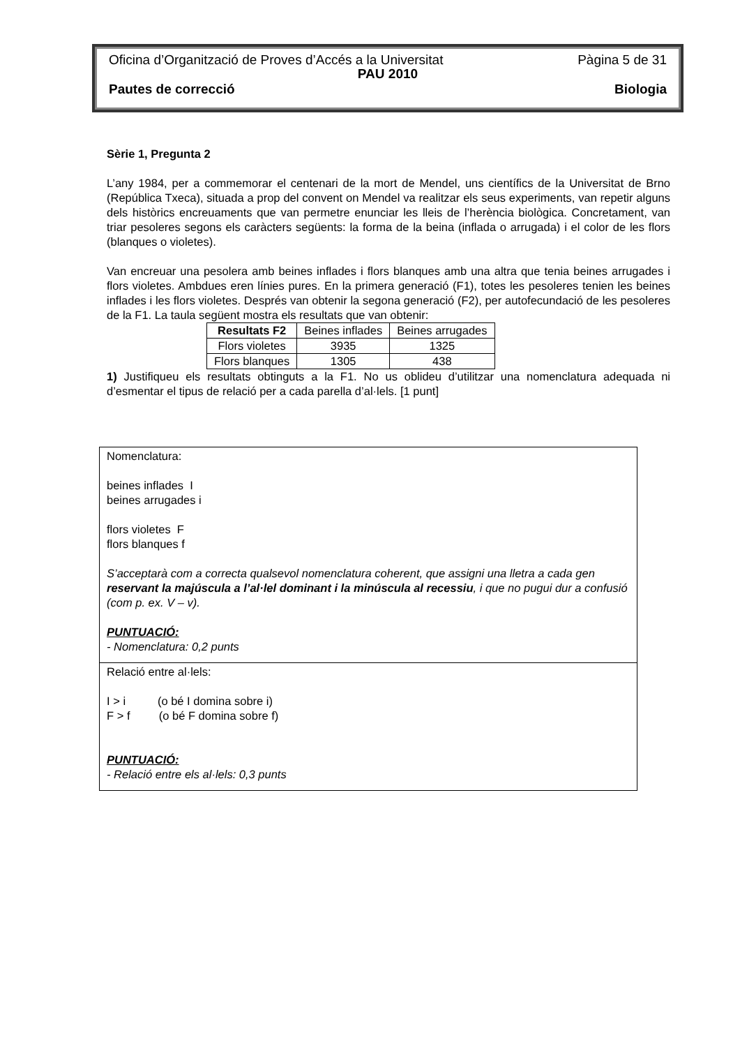Oficina d’Organització de Proves d’Accés a la Universitat Pàgina 5 de 31
PAU 2010
Pautes de correcció Biologia
Sèrie 1, Pregunta 2
L’any 1984, per a commemorar el centenari de la mort de Mendel, uns científics de la Universitat de Brno (República Txeca), situada a prop del convent on Mendel va realitzar els seus experiments, van repetir alguns dels històrics encreuaments que van permetre enunciar les lleis de l’herència biològica. Concretament, van triar pesoleres segons els caràcters següents: la forma de la beina (inflada o arrugada) i el color de les flors (blanques o violetes).
Van encreuar una pesolera amb beines inflades i flors blanques amb una altra que tenia beines arrugades i flors violetes. Ambdues eren línies pures. En la primera generació (F1), totes les pesoleres tenien les beines inflades i les flors violetes. Després van obtenir la segona generació (F2), per autofecundació de les pesoleres de la F1. La taula següent mostra els resultats que van obtenir:
| Resultats F2 | Beines inflades | Beines arrugades |
| Flors violetes | 3935 | 1325 |
| Flors blanques | 1305 | 438 |
1) Justifiqueu els resultats obtinguts a la F1. No us oblideu d’utilitzar una nomenclatura adequada ni d’esmentar el tipus de relació per a cada parella d’al·lels. [1 punt]
Nomenclatura:
beines inflades I
beines arrugades i
flors violetes F
flors blanques f
S’acceptarà com a correcta qualsevol nomenclatura coherent, que assigni una lletra a cada gen reservant la majúscula a l’al·lel dominant i la minúscula al recessiu, i que no pugui dur a confusió (com p. ex. V – v).
PUNTUACIÓ:
- Nomenclatura: 0,2 punts
Relació entre al·lels:
I > i (o bé I domina sobre i)
F > f (o bé F domina sobre f)
PUNTUACIÓ:
- Relació entre els al·lels: 0,3 punts